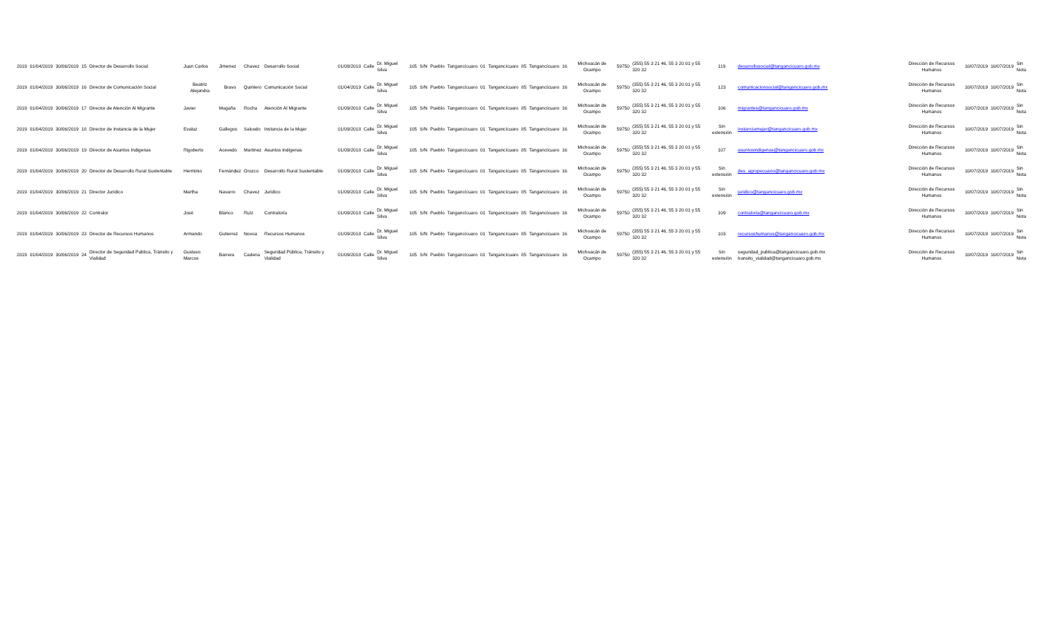| 2019 | 01/04/2019 | 30/06/2019 | 15 | Director de Desarrollo Social | Juan Carlos | Jimenez | Chavez | Desarrollo Social | 01/09/2018 | Calle | Dr. Miguel Silva | 105 | S/N | Pueblo | Tangancícuaro | 01 | Tangancícuaro | 85 | Tangancícuaro | 16 | Michoacán de Ocampo | 59750 | (355) 55 3 21 46, 55 3 20 01 y 55 320 32 | 119 | desarrollosocial@tangancicuaro.gob.mx | Dirección de Recursos Humanos | 10/07/2019 | 10/07/2019 | Sin Nota |
| 2019 | 01/04/2019 | 30/06/2019 | 16 | Director de Comunicación Social | Beatriz Alejandra | Bravo | Quintero | Comunicación Social | 01/04/2019 | Calle | Dr. Miguel Silva | 105 | S/N | Pueblo | Tangancícuaro | 01 | Tangancícuaro | 85 | Tangancícuaro | 16 | Michoacán de Ocampo | 59750 | (355) 55 3 21 46, 55 3 20 01 y 55 320 32 | 123 | comunicacionsocial@tangancicuaro.gob.mx | Dirección de Recursos Humanos | 10/07/2019 | 10/07/2019 | Sin Nota |
| 2019 | 01/04/2019 | 30/06/2019 | 17 | Director de Atención Al Migrante | Javier | Magaña | Rocha | Atención Al Migrante | 01/09/2018 | Calle | Dr. Miguel Silva | 105 | S/N | Pueblo | Tangancícuaro | 01 | Tangancícuaro | 85 | Tangancícuaro | 16 | Michoacán de Ocampo | 59750 | (355) 55 3 21 46, 55 3 20 01 y 55 320 32 | 106 | migrantes@tangancicuaro.gob.mx | Dirección de Recursos Humanos | 10/07/2019 | 10/07/2019 | Sin Nota |
| 2019 | 01/04/2019 | 30/06/2019 | 18 | Director de Instancia de la Mujer | Evaluz | Gallegos | Salcedo | Instancia de la Mujer | 01/09/2018 | Calle | Dr. Miguel Silva | 105 | S/N | Pueblo | Tangancícuaro | 01 | Tangancícuaro | 85 | Tangancícuaro | 16 | Michoacán de Ocampo | 59750 | (355) 55 3 21 46, 55 3 20 01 y 55 320 32 | Sin extensión | instanciamujer@tangancicuaro.gob.mx | Dirección de Recursos Humanos | 10/07/2019 | 10/07/2019 | Sin Nota |
| 2019 | 01/04/2019 | 30/06/2019 | 19 | Director de Asuntos Indigenas | Rigoberto | Acevedo | Martinez | Asuntos Indigenas | 01/09/2018 | Calle | Dr. Miguel Silva | 105 | S/N | Pueblo | Tangancícuaro | 01 | Tangancícuaro | 85 | Tangancícuaro | 16 | Michoacán de Ocampo | 59750 | (355) 55 3 21 46, 55 3 20 01 y 55 320 32 | 107 | asuntosindigenas@tangancicuaro.gob.mx | Dirección de Recursos Humanos | 10/07/2019 | 10/07/2019 | Sin Nota |
| 2019 | 01/04/2019 | 30/06/2019 | 20 | Director de Desarrollo Rural Sustentable | Herminio | Fernández | Orozco | Desarrollo Rural Sustentable | 01/09/2018 | Calle | Dr. Miguel Silva | 105 | S/N | Pueblo | Tangancícuaro | 01 | Tangancícuaro | 85 | Tangancícuaro | 16 | Michoacán de Ocampo | 59750 | (355) 55 3 21 46, 55 3 20 01 y 55 320 32 | Sin extensión | des_agropecuario@tangancicuaro.gob.mx | Dirección de Recursos Humanos | 10/07/2019 | 10/07/2019 | Sin Nota |
| 2019 | 01/04/2019 | 30/06/2019 | 21 | Director Jurídico | Martha | Navarro | Chavez | Jurídico | 01/09/2018 | Calle | Dr. Miguel Silva | 105 | S/N | Pueblo | Tangancícuaro | 01 | Tangancícuaro | 85 | Tangancícuaro | 16 | Michoacán de Ocampo | 59750 | (355) 55 3 21 46, 55 3 20 01 y 55 320 32 | Sin extensión | juridico@tangancicuaro.gob.mx | Dirección de Recursos Humanos | 10/07/2019 | 10/07/2019 | Sin Nota |
| 2019 | 01/04/2019 | 30/06/2019 | 22 | Contralor | José | Blanco | Ruíz | Contraloría | 01/09/2018 | Calle | Dr. Miguel Silva | 105 | S/N | Pueblo | Tangancícuaro | 01 | Tangancícuaro | 85 | Tangancícuaro | 16 | Michoacán de Ocampo | 59750 | (355) 55 3 21 46, 55 3 20 01 y 55 320 32 | 109 | contraloria@tangancicuaro.gob.mx | Dirección de Recursos Humanos | 10/07/2019 | 10/07/2019 | Sin Nota |
| 2019 | 01/04/2019 | 30/06/2019 | 23 | Director de Recursos Humanos | Armando | Gutierrez | Novoa | Recursos Humanos | 01/09/2018 | Calle | Dr. Miguel Silva | 105 | S/N | Pueblo | Tangancícuaro | 01 | Tangancícuaro | 85 | Tangancícuaro | 16 | Michoacán de Ocampo | 59750 | (355) 55 3 21 46, 55 3 20 01 y 55 320 32 | 103 | recursoshumanos@tangancicuaro.gob.mx | Dirección de Recursos Humanos | 10/07/2019 | 10/07/2019 | Sin Nota |
| 2019 | 01/04/2019 | 30/06/2019 | 24 | Director de Seguridad Publica, Tránsito y Vialidad | Gustavo Marcos | Barrera | Cadena | Seguridad Pública, Tránsito y Vialidad | 01/09/2018 | Calle | Dr. Miguel Silva | 105 | S/N | Pueblo | Tangancícuaro | 01 | Tangancícuaro | 85 | Tangancícuaro | 16 | Michoacán de Ocampo | 59750 | (355) 55 3 21 46, 55 3 20 01 y 55 320 32 | Sin extensión | seguridad_publica@tangancicuaro.gob.mx transito_vialidad@tangancicuaro.gob.mx | Dirección de Recursos Humanos | 10/07/2019 | 10/07/2019 | Sin Nota |